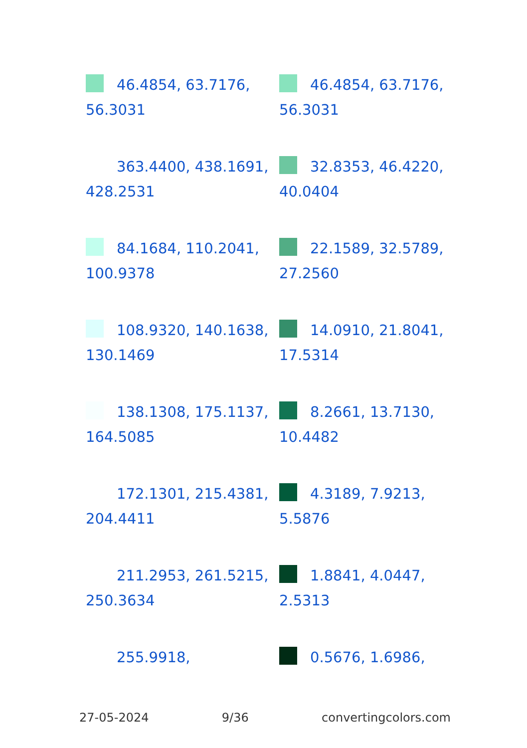46.4854, 63.7176, 56.3031
46.4854, 63.7176, 56.3031
363.4400, 438.1691, 428.2531
32.8353, 46.4220, 40.0404
84.1684, 110.2041, 100.9378
22.1589, 32.5789, 27.2560
108.9320, 140.1638, 130.1469
14.0910, 21.8041, 17.5314
138.1308, 175.1137, 164.5085
8.2661, 13.7130, 10.4482
172.1301, 215.4381, 204.4411
4.3189, 7.9213, 5.5876
211.2953, 261.5215, 250.3634
1.8841, 4.0447, 2.5313
255.9918,
0.5676, 1.6986,
27-05-2024 9/36 convertingcolors.com